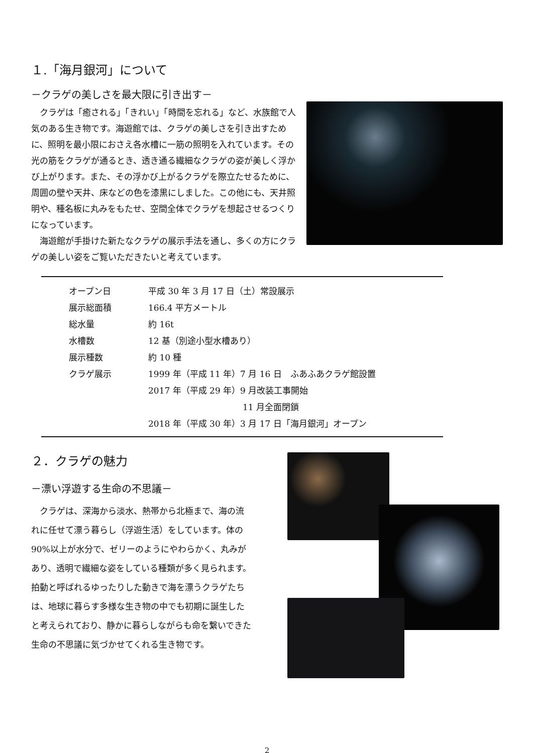１.「海月銀河」について
－クラゲの美しさを最大限に引き出す－
クラゲは「癒される」「きれい」「時間を忘れる」など、水族館で人気のある生き物です。海遊館では、クラゲの美しさを引き出すために、照明を最小限におさえ各水槽に一筋の照明を入れています。その光の筋をクラゲが通るとき、透き通る繊細なクラゲの姿が美しく浮かび上がります。また、その浮かび上がるクラゲを際立たせるために、周囲の壁や天井、床などの色を漆黒にしました。この他にも、天井照明や、種名板に丸みをもたせ、空間全体でクラゲを想起させるつくりになっています。
海遊館が手掛けた新たなクラゲの展示手法を通し、多くの方にクラゲの美しい姿をご覧いただきたいと考えています。
| オープン日 | 平成 30 年 3 月 17 日（土）常設展示 |
| 展示総面積 | 166.4 平方メートル |
| 総水量 | 約 16t |
| 水槽数 | 12 基（別途小型水槽あり） |
| 展示種数 | 約 10 種 |
| クラゲ展示 | 1999 年（平成 11 年）7 月 16 日 ふあふあクラゲ館設置 |
| | 2017 年（平成 29 年）9 月改装工事開始 |
| | 11 月全面閉鎖 |
| | 2018 年（平成 30 年）3 月 17 日「海月銀河」オープン |
２．クラゲの魅力
－漂い浮遊する生命の不思議－
クラゲは、深海から淡水、熱帯から北極まで、海の流れに任せて漂う暮らし（浮遊生活）をしています。体の 90%以上が水分で、ゼリーのようにやわらかく、丸みがあり、透明で繊細な姿をしている種類が多く見られます。拍動と呼ばれるゆったりした動きで海を漂うクラゲたちは、地球に暮らす多様な生き物の中でも初期に誕生したと考えられており、静かに暮らしながらも命を繋いできた生命の不思議に気づかせてくれる生き物です。
2